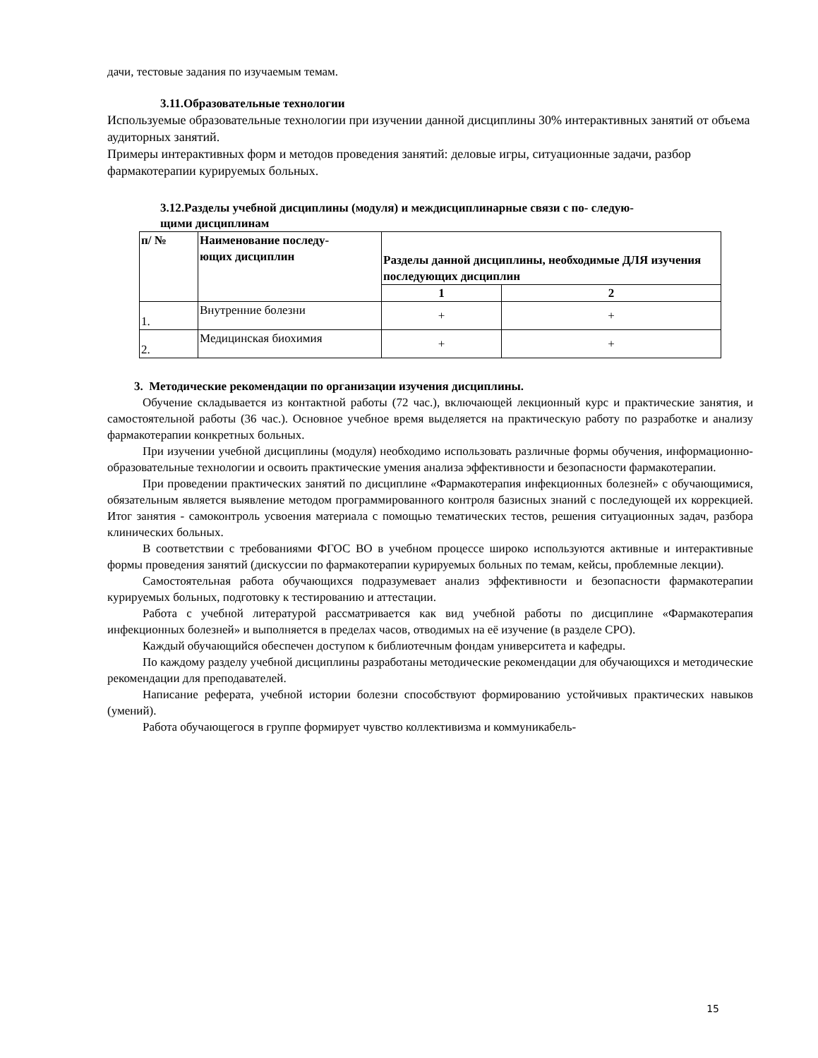дачи, тестовые задания по изучаемым темам.
3.11.Образовательные технологии
Используемые образовательные технологии при изучении данной дисциплины 30% интерактивных занятий от объема аудиторных занятий.
Примеры интерактивных форм и методов проведения занятий: деловые игры, ситуационные задачи, разбор фармакотерапии курируемых больных.
3.12.Разделы учебной дисциплины (модуля) и междисциплинарные связи с по- следую-
щими дисциплинам
| п/ № | Наименование последу- ющих дисциплин | Разделы данной дисциплины, необходимые ДЛЯ изучения последующих дисциплин | |
| --- | --- | --- | --- |
| | | 1 | 2 |
| 1. | Внутренние болезни | + | + |
| 2. | Медицинская биохимия | + | + |
3. Методические рекомендации по организации изучения дисциплины.
Обучение складывается из контактной работы (72 час.), включающей лекционный курс и практические занятия, и самостоятельной работы (36 час.). Основное учебное время выделяется на практическую работу по разработке и анализу фармакотерапии конкретных больных.
При изучении учебной дисциплины (модуля) необходимо использовать различные формы обучения, информационно-образовательные технологии и освоить практические умения анализа эффективности и безопасности фармакотерапии.
При проведении практических занятий по дисциплине «Фармакотерапия инфекционных болезней» с обучающимися, обязательным является выявление методом программированного контроля базисных знаний с последующей их коррекцией. Итог занятия - самоконтроль усвоения материала с помощью тематических тестов, решения ситуационных задач, разбора клинических больных.
В соответствии с требованиями ФГОС ВО в учебном процессе широко используются активные и интерактивные формы проведения занятий (дискуссии по фармакотерапии курируемых больных по темам, кейсы, проблемные лекции).
Самостоятельная работа обучающихся подразумевает анализ эффективности и безопасности фармакотерапии курируемых больных, подготовку к тестированию и аттестации.
Работа с учебной литературой рассматривается как вид учебной работы по дисциплине «Фармакотерапия инфекционных болезней» и выполняется в пределах часов, отводимых на её изучение (в разделе СРО).
Каждый обучающийся обеспечен доступом к библиотечным фондам университета и кафедры.
По каждому разделу учебной дисциплины разработаны методические рекомендации для обучающихся и методические рекомендации для преподавателей.
Написание реферата, учебной истории болезни способствуют формированию устойчивых практических навыков (умений).
Работа обучающегося в группе формирует чувство коллективизма и коммуникабель-
15